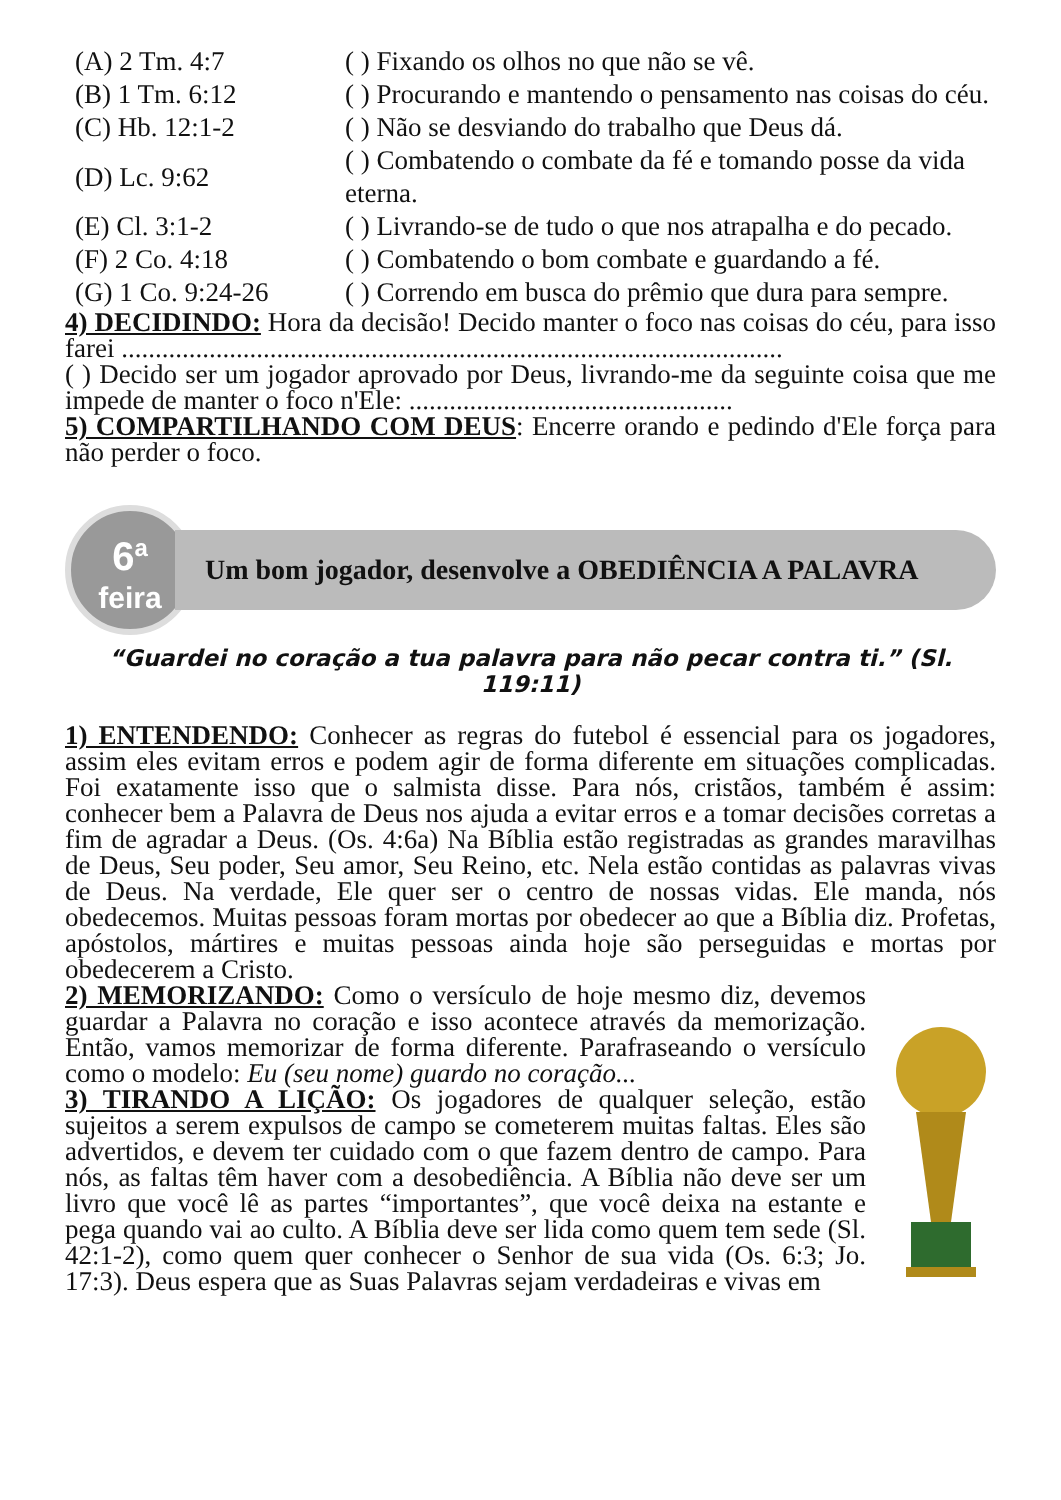| (A) 2 Tm. 4:7 | ( ) Fixando os olhos no que não se vê. |
| (B) 1 Tm. 6:12 | ( ) Procurando e mantendo o pensamento nas coisas do céu. |
| (C) Hb. 12:1-2 | ( ) Não se desviando do trabalho que Deus dá. |
| (D) Lc. 9:62 | ( ) Combatendo o combate da fé e tomando posse da vida eterna. |
| (E) Cl. 3:1-2 | ( ) Livrando-se de tudo o que nos atrapalha e do pecado. |
| (F) 2 Co. 4:18 | ( ) Combatendo o bom combate e guardando a fé. |
| (G) 1 Co. 9:24-26 | ( ) Correndo em busca do prêmio que dura para sempre. |
4) DECIDINDO: Hora da decisão! Decido manter o foco nas coisas do céu, para isso farei ..................................................................................................
( ) Decido ser um jogador aprovado por Deus, livrando-me da seguinte coisa que me impede de manter o foco n'Ele: ................................................
5) COMPARTILHANDO COM DEUS: Encerre orando e pedindo d'Ele força para não perder o foco.
6<sup>a</sup>
feira
Um bom jogador, desenvolve a OBEDIÊNCIA A PALAVRA
“Guardei no coração a tua palavra para não pecar contra ti.” (Sl. 119:11)
1) ENTENDENDO: Conhecer as regras do futebol é essencial para os jogadores, assim eles evitam erros e podem agir de forma diferente em situações complicadas. Foi exatamente isso que o salmista disse. Para nós, cristãos, também é assim: conhecer bem a Palavra de Deus nos ajuda a evitar erros e a tomar decisões corretas a fim de agradar a Deus. (Os. 4:6a) Na Bíblia estão registradas as grandes maravilhas de Deus, Seu poder, Seu amor, Seu Reino, etc. Nela estão contidas as palavras vivas de Deus. Na verdade, Ele quer ser o centro de nossas vidas. Ele manda, nós obedecemos. Muitas pessoas foram mortas por obedecer ao que a Bíblia diz. Profetas, apóstolos, mártires e muitas pessoas ainda hoje são perseguidas e mortas por obedecerem a Cristo.
2) MEMORIZANDO: Como o versículo de hoje mesmo diz, devemos guardar a Palavra no coração e isso acontece através da memorização. Então, vamos memorizar de forma diferente. Parafraseando o versículo como o modelo: Eu (seu nome) guardo no coração...
3) TIRANDO A LIÇÃO: Os jogadores de qualquer seleção, estão sujeitos a serem expulsos de campo se cometerem muitas faltas. Eles são advertidos, e devem ter cuidado com o que fazem dentro de campo. Para nós, as faltas têm haver com a desobediência. A Bíblia não deve ser um livro que você lê as partes “importantes”, que você deixa na estante e pega quando vai ao culto. A Bíblia deve ser lida como quem tem sede (Sl. 42:1-2), como quem quer conhecer o Senhor de sua vida (Os. 6:3; Jo. 17:3). Deus espera que as Suas Palavras sejam verdadeiras e vivas em